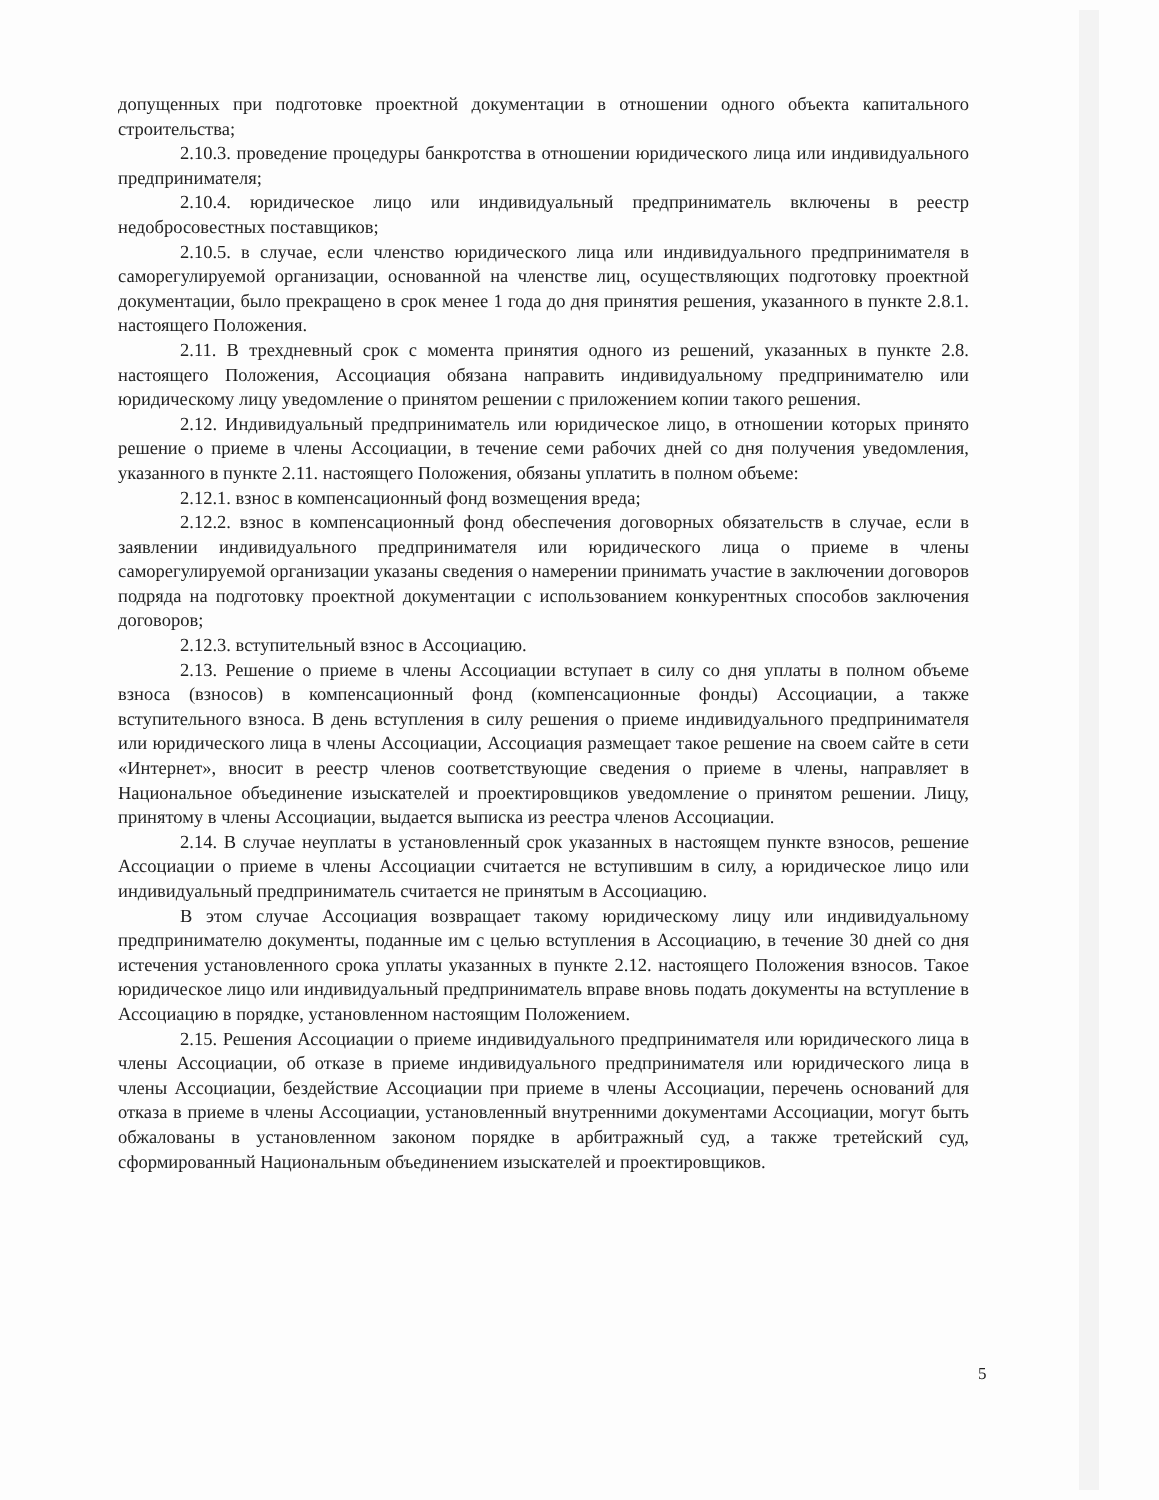допущенных при подготовке проектной документации в отношении одного объекта капитального строительства;
2.10.3. проведение процедуры банкротства в отношении юридического лица или индивидуального предпринимателя;
2.10.4. юридическое лицо или индивидуальный предприниматель включены в реестр недобросовестных поставщиков;
2.10.5. в случае, если членство юридического лица или индивидуального предпринимателя в саморегулируемой организации, основанной на членстве лиц, осуществляющих подготовку проектной документации, было прекращено в срок менее 1 года до дня принятия решения, указанного в пункте 2.8.1. настоящего Положения.
2.11. В трехдневный срок с момента принятия одного из решений, указанных в пункте 2.8. настоящего Положения, Ассоциация обязана направить индивидуальному предпринимателю или юридическому лицу уведомление о принятом решении с приложением копии такого решения.
2.12. Индивидуальный предприниматель или юридическое лицо, в отношении которых принято решение о приеме в члены Ассоциации, в течение семи рабочих дней со дня получения уведомления, указанного в пункте 2.11. настоящего Положения, обязаны уплатить в полном объеме:
2.12.1. взнос в компенсационный фонд возмещения вреда;
2.12.2. взнос в компенсационный фонд обеспечения договорных обязательств в случае, если в заявлении индивидуального предпринимателя или юридического лица о приеме в члены саморегулируемой организации указаны сведения о намерении принимать участие в заключении договоров подряда на подготовку проектной документации с использованием конкурентных способов заключения договоров;
2.12.3. вступительный взнос в Ассоциацию.
2.13. Решение о приеме в члены Ассоциации вступает в силу со дня уплаты в полном объеме взноса (взносов) в компенсационный фонд (компенсационные фонды) Ассоциации, а также вступительного взноса. В день вступления в силу решения о приеме индивидуального предпринимателя или юридического лица в члены Ассоциации, Ассоциация размещает такое решение на своем сайте в сети «Интернет», вносит в реестр членов соответствующие сведения о приеме в члены, направляет в Национальное объединение изыскателей и проектировщиков уведомление о принятом решении. Лицу, принятому в члены Ассоциации, выдается выписка из реестра членов Ассоциации.
2.14. В случае неуплаты в установленный срок указанных в настоящем пункте взносов, решение Ассоциации о приеме в члены Ассоциации считается не вступившим в силу, а юридическое лицо или индивидуальный предприниматель считается не принятым в Ассоциацию.
В этом случае Ассоциация возвращает такому юридическому лицу или индивидуальному предпринимателю документы, поданные им с целью вступления в Ассоциацию, в течение 30 дней со дня истечения установленного срока уплаты указанных в пункте 2.12. настоящего Положения взносов. Такое юридическое лицо или индивидуальный предприниматель вправе вновь подать документы на вступление в Ассоциацию в порядке, установленном настоящим Положением.
2.15. Решения Ассоциации о приеме индивидуального предпринимателя или юридического лица в члены Ассоциации, об отказе в приеме индивидуального предпринимателя или юридического лица в члены Ассоциации, бездействие Ассоциации при приеме в члены Ассоциации, перечень оснований для отказа в приеме в члены Ассоциации, установленный внутренними документами Ассоциации, могут быть обжалованы в установленном законом порядке в арбитражный суд, а также третейский суд, сформированный Национальным объединением изыскателей и проектировщиков.
5